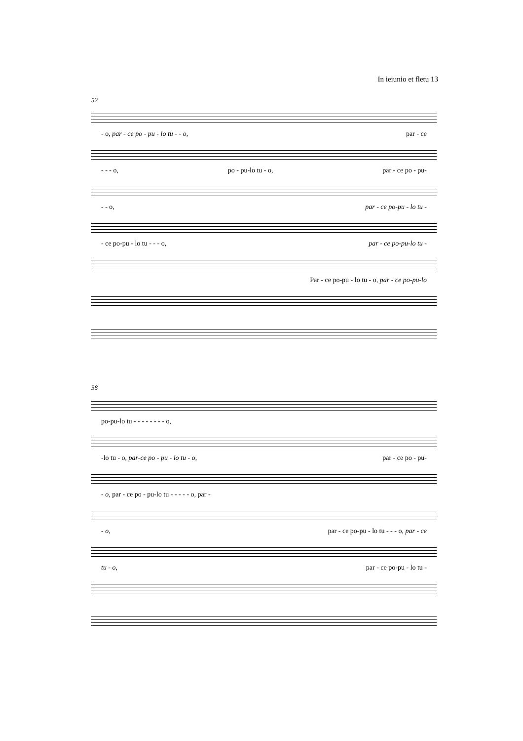In ieiunio et fletu 13
52
- o, par - ce po - pu - lo tu - - o, par - ce
- - - o, po - pu-lo tu - o, par - ce po - pu-
- - o, par - ce po-pu - lo tu -
- ce po-pu - lo tu - - - o, par - ce po-pu-lo tu -
Par - ce po-pu - lo tu - o, par - ce po-pu-lo
58
po-pu-lo tu - - - - - - - - o,
-lo tu - o, par-ce po - pu - lo tu - o, par - ce po - pu-
- o, par - ce po - pu-lo tu - - - - - o, par -
- o, par - ce po-pu - lo tu - - - o, par - ce
tu - o, par - ce po-pu - lo tu -